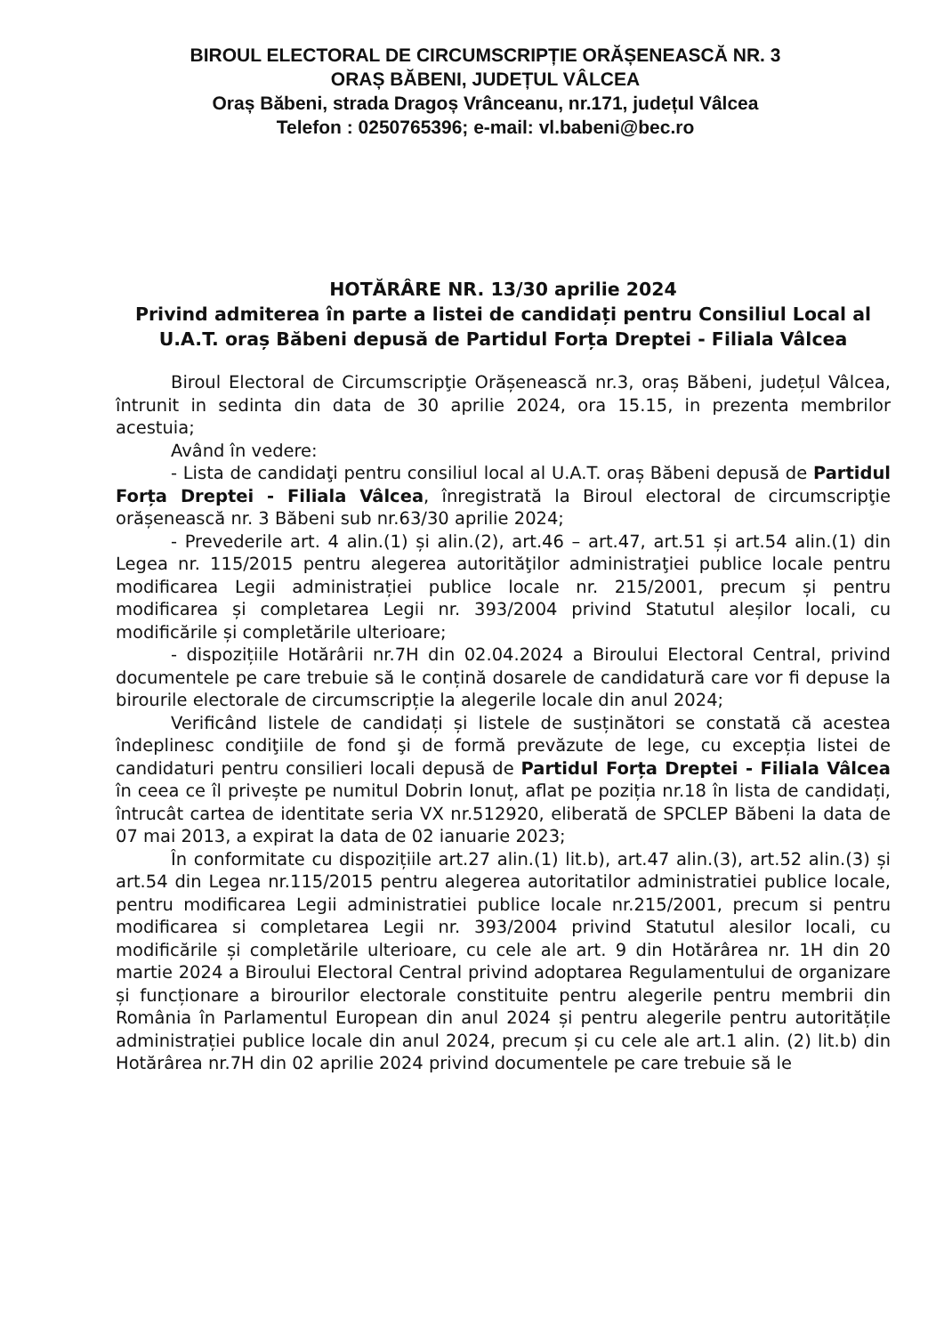BIROUL ELECTORAL DE CIRCUMSCRIPȚIE ORĂȘENEASCĂ NR. 3
ORAȘ BĂBENI, JUDEȚUL VÂLCEA
Oraș Băbeni, strada Dragoș Vrânceanu, nr.171, județul Vâlcea
Telefon : 0250765396; e-mail: vl.babeni@bec.ro
HOTĂRÂRE NR. 13/30 aprilie 2024
Privind admiterea în parte a listei de candidați pentru Consiliul Local al U.A.T. oraș Băbeni depusă de Partidul Forța Dreptei - Filiala Vâlcea
Biroul Electoral de Circumscripţie Orășenească nr.3, oraș Băbeni, județul Vâlcea, întrunit in sedinta din data de 30 aprilie 2024, ora 15.15, in prezenta membrilor acestuia;
Având în vedere:
- Lista de candidaţi pentru consiliul local al U.A.T. oraș Băbeni depusă de Partidul Forța Dreptei - Filiala Vâlcea, înregistrată la Biroul electoral de circumscripţie orășenească nr. 3 Băbeni sub nr.63/30 aprilie 2024;
- Prevederile art. 4 alin.(1) și alin.(2), art.46 – art.47, art.51 și art.54 alin.(1) din Legea nr. 115/2015 pentru alegerea autorităţilor administraţiei publice locale pentru modificarea Legii administrației publice locale nr. 215/2001, precum și pentru modificarea și completarea Legii nr. 393/2004 privind Statutul aleșilor locali, cu modificările și completările ulterioare;
- dispozițiile Hotărârii nr.7H din 02.04.2024 a Biroului Electoral Central, privind documentele pe care trebuie să le conțină dosarele de candidatură care vor fi depuse la birourile electorale de circumscripție la alegerile locale din anul 2024;
Verificând listele de candidați și listele de susținători se constată că acestea îndeplinesc condiţiile de fond şi de formă prevăzute de lege, cu excepția listei de candidaturi pentru consilieri locali depusă de Partidul Forța Dreptei - Filiala Vâlcea în ceea ce îl privește pe numitul Dobrin Ionuț, aflat pe poziția nr.18 în lista de candidați, întrucât cartea de identitate seria VX nr.512920, eliberată de SPCLEP Băbeni la data de 07 mai 2013, a expirat la data de 02 ianuarie 2023;
În conformitate cu dispozițiile art.27 alin.(1) lit.b), art.47 alin.(3), art.52 alin.(3) și art.54 din Legea nr.115/2015 pentru alegerea autoritatilor administratiei publice locale, pentru modificarea Legii administratiei publice locale nr.215/2001, precum si pentru modificarea si completarea Legii nr. 393/2004 privind Statutul alesilor locali, cu modificările și completările ulterioare, cu cele ale art. 9 din Hotărârea nr. 1H din 20 martie 2024 a Biroului Electoral Central privind adoptarea Regulamentului de organizare și funcționare a birourilor electorale constituite pentru alegerile pentru membrii din România în Parlamentul European din anul 2024 și pentru alegerile pentru autoritățile administrației publice locale din anul 2024, precum și cu cele ale art.1 alin. (2) lit.b) din Hotărârea nr.7H din 02 aprilie 2024 privind documentele pe care trebuie să le